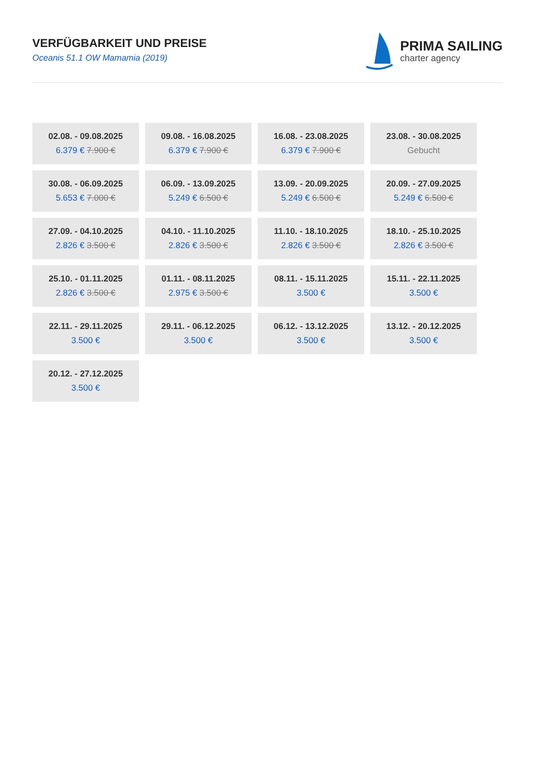VERFÜGBARKEIT UND PREISE
Oceanis 51.1 OW Mamamia (2019)
PRIMA SAILING
charter agency
| 02.08. - 09.08.2025 6.379 € 7.900 € | 09.08. - 16.08.2025 6.379 € 7.900 € | 16.08. - 23.08.2025 6.379 € 7.900 € | 23.08. - 30.08.2025 Gebucht |
| 30.08. - 06.09.2025 5.653 € 7.000 € | 06.09. - 13.09.2025 5.249 € 6.500 € | 13.09. - 20.09.2025 5.249 € 6.500 € | 20.09. - 27.09.2025 5.249 € 6.500 € |
| 27.09. - 04.10.2025 2.826 € 3.500 € | 04.10. - 11.10.2025 2.826 € 3.500 € | 11.10. - 18.10.2025 2.826 € 3.500 € | 18.10. - 25.10.2025 2.826 € 3.500 € |
| 25.10. - 01.11.2025 2.826 € 3.500 € | 01.11. - 08.11.2025 2.975 € 3.500 € | 08.11. - 15.11.2025 3.500 € | 15.11. - 22.11.2025 3.500 € |
| 22.11. - 29.11.2025 3.500 € | 29.11. - 06.12.2025 3.500 € | 06.12. - 13.12.2025 3.500 € | 13.12. - 20.12.2025 3.500 € |
| 20.12. - 27.12.2025 3.500 € | | | |